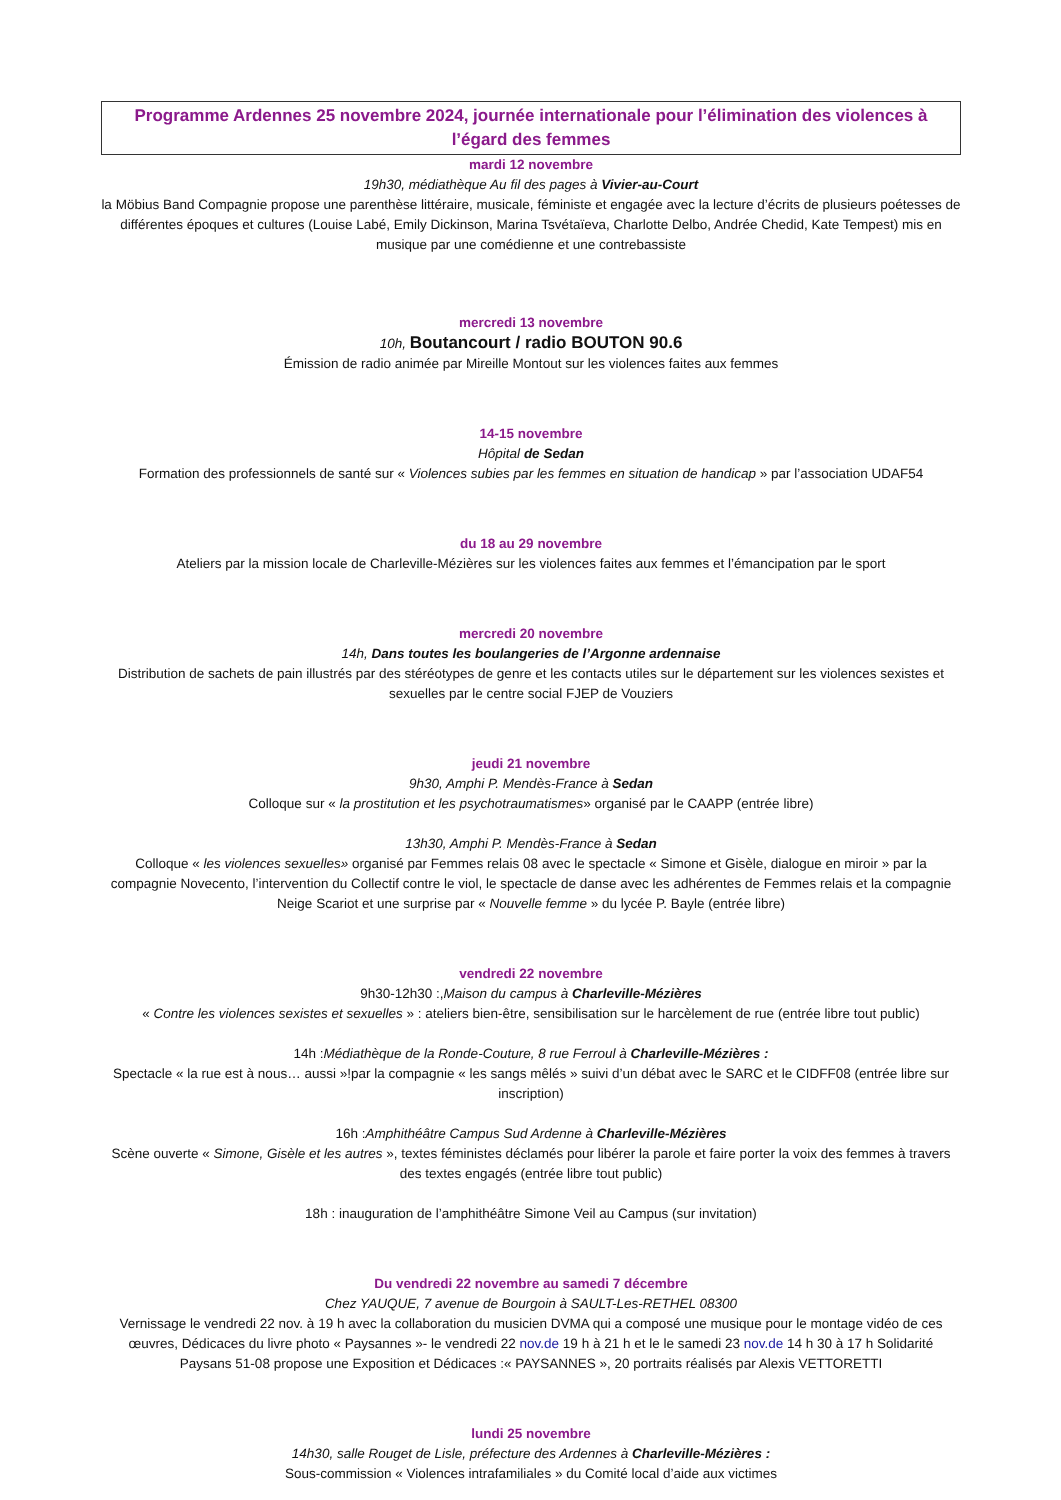Programme Ardennes 25 novembre 2024, journée internationale pour l’élimination des violences à l’égard des femmes
mardi 12 novembre
19h30, médiathèque Au fil des pages à Vivier-au-Court
la Möbius Band Compagnie propose une parenthèse littéraire, musicale, féministe et engagée avec la lecture d’écrits de plusieurs poétesses de différentes époques et cultures (Louise Labé, Emily Dickinson, Marina Tsvétaïeva, Charlotte Delbo, Andrée Chedid, Kate Tempest) mis en musique par une comédienne et une contrebassiste
mercredi 13 novembre
10h, Boutancourt / radio BOUTON 90.6
Émission de radio animée par Mireille Montout sur les violences faites aux femmes
14-15 novembre
Hôpital de Sedan
Formation des professionnels de santé sur « Violences subies par les femmes en situation de handicap » par l’association UDAF54
du 18 au 29 novembre
Ateliers par la mission locale de Charleville-Mézières sur les violences faites aux femmes et l’émancipation par le sport
mercredi 20 novembre
14h, Dans toutes les boulangeries de l’Argonne ardennaise
Distribution de sachets de pain illustrés par des stéréotypes de genre et les contacts utiles sur le département sur les violences sexistes et sexuelles par le centre social FJEP de Vouziers
jeudi 21 novembre
9h30, Amphi P. Mendès-France à Sedan
Colloque sur « la prostitution et les psychotraumatismes» organisé par le CAAPP (entrée libre)
13h30, Amphi P. Mendès-France à Sedan
Colloque « les violences sexuelles» organisé par Femmes relais 08 avec le spectacle « Simone et Gisèle, dialogue en miroir » par la compagnie Novecento, l’intervention du Collectif contre le viol, le spectacle de danse avec les adhérentes de Femmes relais et la compagnie Neige Scariot et une surprise par « Nouvelle femme » du lycée P. Bayle (entrée libre)
vendredi 22 novembre
9h30-12h30 :,Maison du campus à Charleville-Mézières
« Contre les violences sexistes et sexuelles » : ateliers bien-être, sensibilisation sur le harcèlement de rue (entrée libre tout public)
14h :Médiathèque de la Ronde-Couture, 8 rue Ferroul à Charleville-Mézières :
Spectacle « la rue est à nous… aussi »!par la compagnie « les sangs mêlés » suivi d’un débat avec le SARC et le CIDFF08 (entrée libre sur inscription)
16h :Amphithéâtre Campus Sud Ardenne à Charleville-Mézières
Scène ouverte « Simone, Gisèle et les autres », textes féministes déclamés pour libérer la parole et faire porter la voix des femmes à travers des textes engagés (entrée libre tout public)
18h : inauguration de l’amphithéâtre Simone Veil au Campus (sur invitation)
Du vendredi 22 novembre au samedi 7 décembre
Chez YAUQUE, 7 avenue de Bourgoin à SAULT-Les-RETHEL 08300
Vernissage le vendredi 22 nov. à 19 h avec la collaboration du musicien DVMA qui a composé une musique pour le montage vidéo de ces œuvres, Dédicaces du livre photo « Paysannes »- le vendredi 22 nov.de 19 h à 21 h et le le samedi 23 nov.de 14 h 30 à 17 h Solidarité Paysans 51-08 propose une Exposition et Dédicaces :« PAYSANNES », 20 portraits réalisés par Alexis VETTORETTI
lundi 25 novembre
14h30, salle Rouget de Lisle, préfecture des Ardennes à Charleville-Mézières :
Sous-commission « Violences intrafamiliales » du Comité local d’aide aux victimes